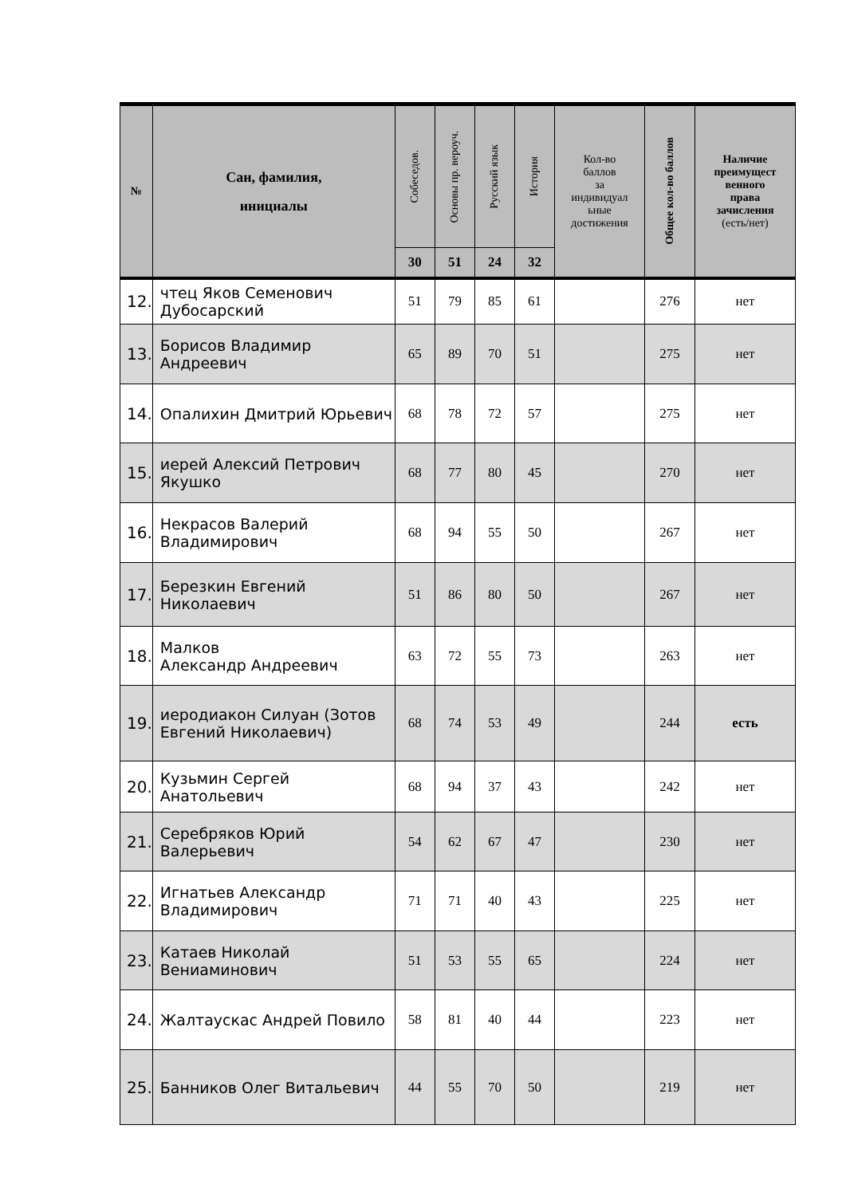| № | Сан, фамилия, инициалы | Собеседов. | Основы пр. вероуч. | Русский язык | История | Кол-во баллов за индивидуал ьные достижения | Общее кол-во баллов | Наличие преимущест венного права зачисления (есть/нет) |
| --- | --- | --- | --- | --- | --- | --- | --- | --- |
| | | 30 | 51 | 24 | 32 | | | |
| 12. | чтец Яков Семенович Дубосарский | 51 | 79 | 85 | 61 | | 276 | нет |
| 13. | Борисов Владимир Андреевич | 65 | 89 | 70 | 51 | | 275 | нет |
| 14. | Опалихин Дмитрий Юрьевич | 68 | 78 | 72 | 57 | | 275 | нет |
| 15. | иерей Алексий Петрович Якушко | 68 | 77 | 80 | 45 | | 270 | нет |
| 16. | Некрасов Валерий Владимирович | 68 | 94 | 55 | 50 | | 267 | нет |
| 17. | Березкин Евгений Николаевич | 51 | 86 | 80 | 50 | | 267 | нет |
| 18. | Малков Александр Андреевич | 63 | 72 | 55 | 73 | | 263 | нет |
| 19. | иеродиакон Силуан (Зотов Евгений Николаевич) | 68 | 74 | 53 | 49 | | 244 | есть |
| 20. | Кузьмин Сергей Анатольевич | 68 | 94 | 37 | 43 | | 242 | нет |
| 21. | Серебряков Юрий Валерьевич | 54 | 62 | 67 | 47 | | 230 | нет |
| 22. | Игнатьев Александр Владимирович | 71 | 71 | 40 | 43 | | 225 | нет |
| 23. | Катаев Николай Вениаминович | 51 | 53 | 55 | 65 | | 224 | нет |
| 24. | Жалтаускас Андрей Повило | 58 | 81 | 40 | 44 | | 223 | нет |
| 25. | Банников Олег Витальевич | 44 | 55 | 70 | 50 | | 219 | нет |